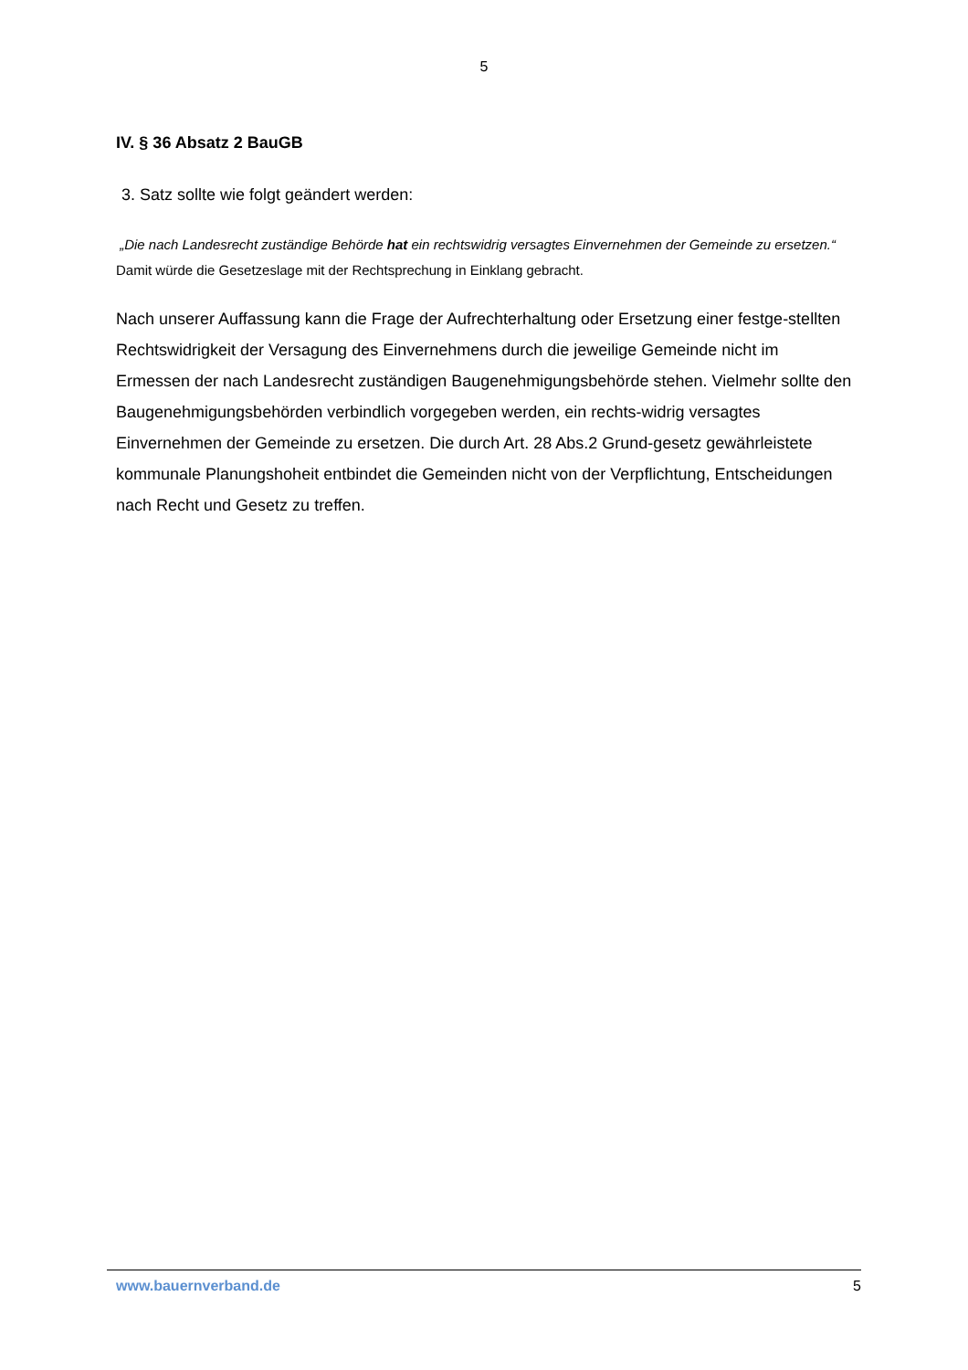5
IV. § 36 Absatz 2 BauGB
3. Satz sollte wie folgt geändert werden:
„Die nach Landesrecht zuständige Behörde hat ein rechtswidrig versagtes Einvernehmen der Gemeinde zu ersetzen.“ Damit würde die Gesetzeslage mit der Rechtsprechung in Einklang gebracht.
Nach unserer Auffassung kann die Frage der Aufrechterhaltung oder Ersetzung einer festge-stellten Rechtswidrigkeit der Versagung des Einvernehmens durch die jeweilige Gemeinde nicht im Ermessen der nach Landesrecht zuständigen Baugenehmigungsbehörde stehen. Vielmehr sollte den Baugenehmigungsbehörden verbindlich vorgegeben werden, ein rechts-widrig versagtes Einvernehmen der Gemeinde zu ersetzen. Die durch Art. 28 Abs.2 Grund-gesetz gewährleistete kommunale Planungshoheit entbindet die Gemeinden nicht von der Verpflichtung, Entscheidungen nach Recht und Gesetz zu treffen.
www.bauernverband.de 5